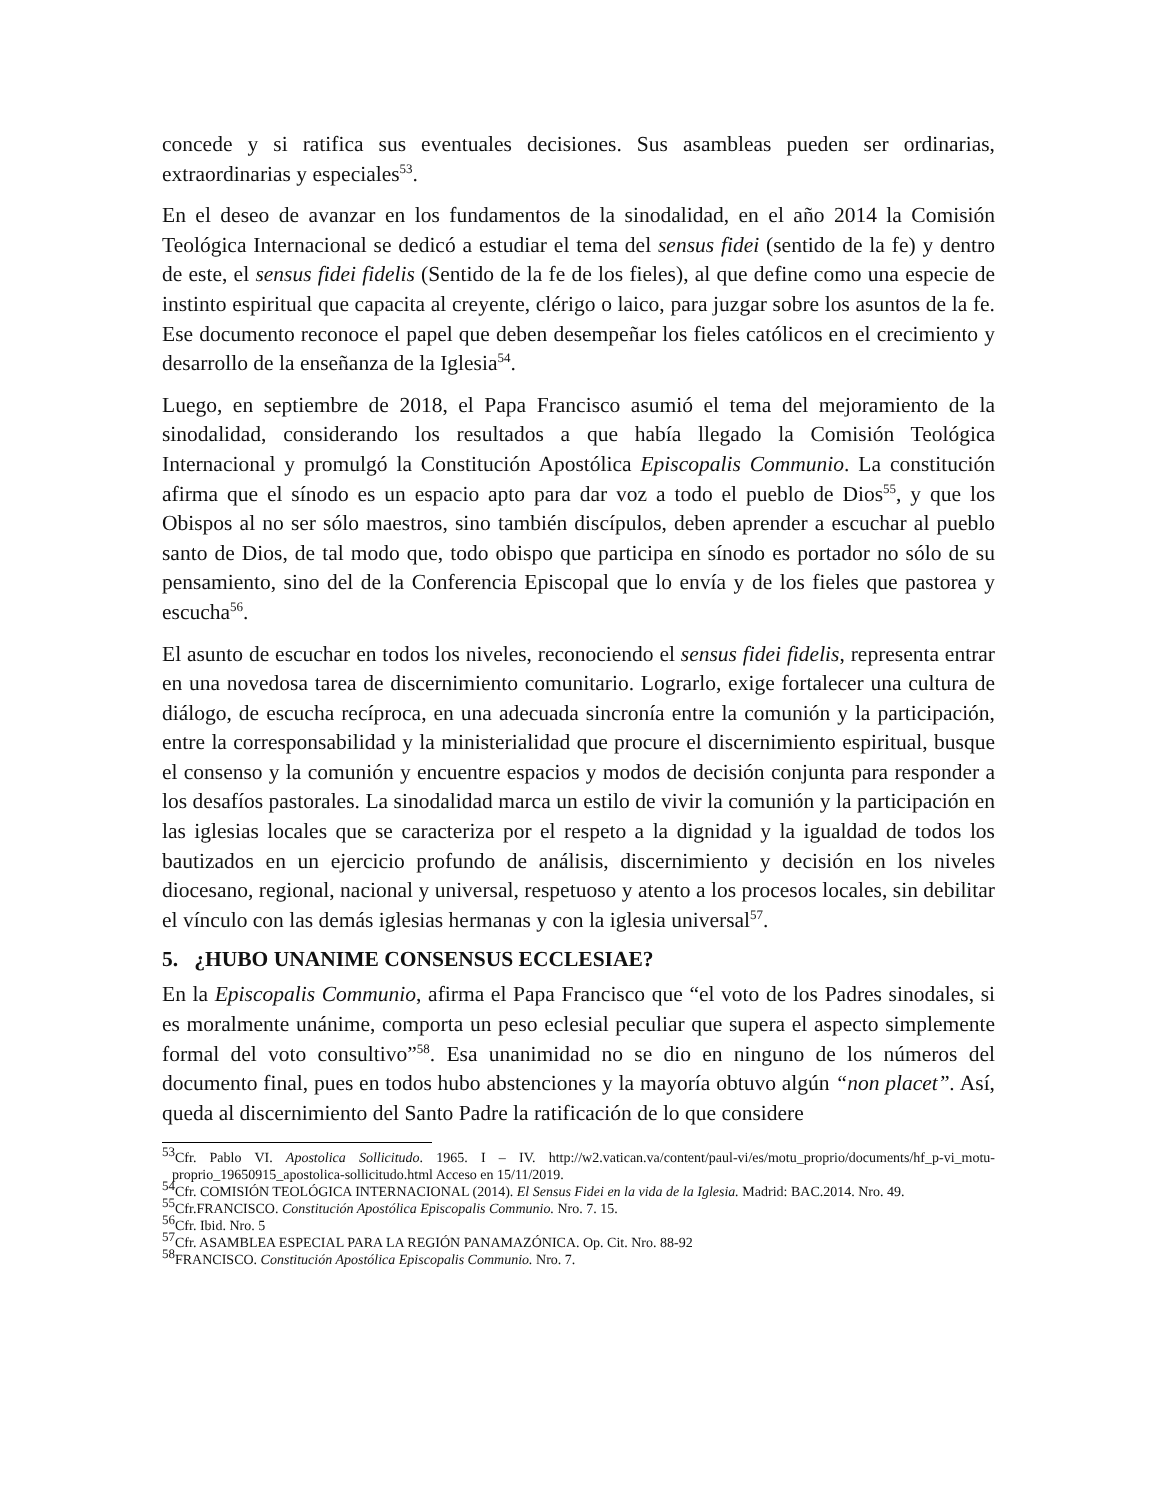concede y si ratifica sus eventuales decisiones. Sus asambleas pueden ser ordinarias, extraordinarias y especiales<sup>53</sup>.
En el deseo de avanzar en los fundamentos de la sinodalidad, en el año 2014 la Comisión Teológica Internacional se dedicó a estudiar el tema del sensus fidei (sentido de la fe) y dentro de este, el sensus fidei fidelis (Sentido de la fe de los fieles), al que define como una especie de instinto espiritual que capacita al creyente, clérigo o laico, para juzgar sobre los asuntos de la fe. Ese documento reconoce el papel que deben desempeñar los fieles católicos en el crecimiento y desarrollo de la enseñanza de la Iglesia<sup>54</sup>.
Luego, en septiembre de 2018, el Papa Francisco asumió el tema del mejoramiento de la sinodalidad, considerando los resultados a que había llegado la Comisión Teológica Internacional y promulgó la Constitución Apostólica Episcopalis Communio. La constitución afirma que el sínodo es un espacio apto para dar voz a todo el pueblo de Dios<sup>55</sup>, y que los Obispos al no ser sólo maestros, sino también discípulos, deben aprender a escuchar al pueblo santo de Dios, de tal modo que, todo obispo que participa en sínodo es portador no sólo de su pensamiento, sino del de la Conferencia Episcopal que lo envía y de los fieles que pastorea y escucha<sup>56</sup>.
El asunto de escuchar en todos los niveles, reconociendo el sensus fidei fidelis, representa entrar en una novedosa tarea de discernimiento comunitario. Lograrlo, exige fortalecer una cultura de diálogo, de escucha recíproca, en una adecuada sincronía entre la comunión y la participación, entre la corresponsabilidad y la ministerialidad que procure el discernimiento espiritual, busque el consenso y la comunión y encuentre espacios y modos de decisión conjunta para responder a los desafíos pastorales. La sinodalidad marca un estilo de vivir la comunión y la participación en las iglesias locales que se caracteriza por el respeto a la dignidad y la igualdad de todos los bautizados en un ejercicio profundo de análisis, discernimiento y decisión en los niveles diocesano, regional, nacional y universal, respetuoso y atento a los procesos locales, sin debilitar el vínculo con las demás iglesias hermanas y con la iglesia universal<sup>57</sup>.
5. ¿HUBO UNANIME CONSENSUS ECCLESIAE?
En la Episcopalis Communio, afirma el Papa Francisco que “el voto de los Padres sinodales, si es moralmente unánime, comporta un peso eclesial peculiar que supera el aspecto simplemente formal del voto consultivo”<sup>58</sup>. Esa unanimidad no se dio en ninguno de los números del documento final, pues en todos hubo abstenciones y la mayoría obtuvo algún “non placet”. Así, queda al discernimiento del Santo Padre la ratificación de lo que considere
<sup>53</sup> Cfr. Pablo VI. Apostolica Sollicitudo. 1965. I – IV. http://w2.vatican.va/content/paul-vi/es/motu_proprio/documents/hf_p-vi_motu-proprio_19650915_apostolica-sollicitudo.html Acceso en 15/11/2019.
<sup>54</sup> Cfr. COMISIÓN TEOLÓGICA INTERNACIONAL (2014). El Sensus Fidei en la vida de la Iglesia. Madrid: BAC.2014. Nro. 49.
<sup>55</sup> Cfr.FRANCISCO. Constitución Apostólica Episcopalis Communio. Nro. 7. 15.
<sup>56</sup> Cfr. Ibid. Nro. 5
<sup>57</sup> Cfr. ASAMBLEA ESPECIAL PARA LA REGIÓN PANAMAZÓNICA. Op. Cit. Nro. 88-92
<sup>58</sup>FRANCISCO. Constitución Apostólica Episcopalis Communio. Nro. 7.